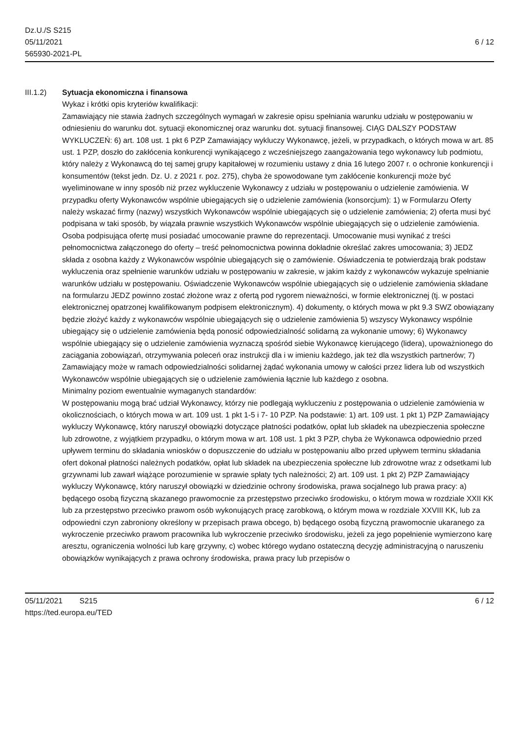Dz.U./S S215
05/11/2021
565930-2021-PL
6 / 12
III.1.2) Sytuacja ekonomiczna i finansowa
Wykaz i krótki opis kryteriów kwalifikacji:
Zamawiający nie stawia żadnych szczególnych wymagań w zakresie opisu spełniania warunku udziału w postępowaniu w odniesieniu do warunku dot. sytuacji ekonomicznej oraz warunku dot. sytuacji finansowej. CIĄG DALSZY PODSTAW WYKLUCZEŃ: 6) art. 108 ust. 1 pkt 6 PZP Zamawiający wykluczy Wykonawcę, jeżeli, w przypadkach, o których mowa w art. 85 ust. 1 PZP, doszło do zakłócenia konkurencji wynikającego z wcześniejszego zaangażowania tego wykonawcy lub podmiotu, który należy z Wykonawcą do tej samej grupy kapitałowej w rozumieniu ustawy z dnia 16 lutego 2007 r. o ochronie konkurencji i konsumentów (tekst jedn. Dz. U. z 2021 r. poz. 275), chyba że spowodowane tym zakłócenie konkurencji może być wyeliminowane w inny sposób niż przez wykluczenie Wykonawcy z udziału w postępowaniu o udzielenie zamówienia. W przypadku oferty Wykonawców wspólnie ubiegających się o udzielenie zamówienia (konsorcjum): 1) w Formularzu Oferty należy wskazać firmy (nazwy) wszystkich Wykonawców wspólnie ubiegających się o udzielenie zamówienia; 2) oferta musi być podpisana w taki sposób, by wiązała prawnie wszystkich Wykonawców wspólnie ubiegających się o udzielenie zamówienia. Osoba podpisująca ofertę musi posiadać umocowanie prawne do reprezentacji. Umocowanie musi wynikać z treści pełnomocnictwa załączonego do oferty – treść pełnomocnictwa powinna dokładnie określać zakres umocowania; 3) JEDZ składa z osobna każdy z Wykonawców wspólnie ubiegających się o zamówienie. Oświadczenia te potwierdzają brak podstaw wykluczenia oraz spełnienie warunków udziału w postępowaniu w zakresie, w jakim każdy z wykonawców wykazuje spełnianie warunków udziału w postępowaniu. Oświadczenie Wykonawców wspólnie ubiegających się o udzielenie zamówienia składane na formularzu JEDZ powinno zostać złożone wraz z ofertą pod rygorem nieważności, w formie elektronicznej (tj. w postaci elektronicznej opatrzonej kwalifikowanym podpisem elektronicznym). 4) dokumenty, o których mowa w pkt 9.3 SWZ obowiązany będzie złożyć każdy z wykonawców wspólnie ubiegających się o udzielenie zamówienia 5) wszyscy Wykonawcy wspólnie ubiegający się o udzielenie zamówienia będą ponosić odpowiedzialność solidarną za wykonanie umowy; 6) Wykonawcy wspólnie ubiegający się o udzielenie zamówienia wyznaczą spośród siebie Wykonawcę kierującego (lidera), upoważnionego do zaciągania zobowiązań, otrzymywania poleceń oraz instrukcji dla i w imieniu każdego, jak też dla wszystkich partnerów; 7) Zamawiający może w ramach odpowiedzialności solidarnej żądać wykonania umowy w całości przez lidera lub od wszystkich Wykonawców wspólnie ubiegających się o udzielenie zamówienia łącznie lub każdego z osobna.
Minimalny poziom ewentualnie wymaganych standardów:
W postępowaniu mogą brać udział Wykonawcy, którzy nie podlegają wykluczeniu z postępowania o udzielenie zamówienia w okolicznościach, o których mowa w art. 109 ust. 1 pkt 1-5 i 7- 10 PZP. Na podstawie: 1) art. 109 ust. 1 pkt 1) PZP Zamawiający wykluczy Wykonawcę, który naruszył obowiązki dotyczące płatności podatków, opłat lub składek na ubezpieczenia społeczne lub zdrowotne, z wyjątkiem przypadku, o którym mowa w art. 108 ust. 1 pkt 3 PZP, chyba że Wykonawca odpowiednio przed upływem terminu do składania wniosków o dopuszczenie do udziału w postępowaniu albo przed upływem terminu składania ofert dokonał płatności należnych podatków, opłat lub składek na ubezpieczenia społeczne lub zdrowotne wraz z odsetkami lub grzywnami lub zawarł wiążące porozumienie w sprawie spłaty tych należności; 2) art. 109 ust. 1 pkt 2) PZP Zamawiający wykluczy Wykonawcę, który naruszył obowiązki w dziedzinie ochrony środowiska, prawa socjalnego lub prawa pracy: a) będącego osobą fizyczną skazanego prawomocnie za przestępstwo przeciwko środowisku, o którym mowa w rozdziale XXII KK lub za przestępstwo przeciwko prawom osób wykonujących pracę zarobkową, o którym mowa w rozdziale XXVIII KK, lub za odpowiedni czyn zabroniony określony w przepisach prawa obcego, b) będącego osobą fizyczną prawomocnie ukaranego za wykroczenie przeciwko prawom pracownika lub wykroczenie przeciwko środowisku, jeżeli za jego popełnienie wymierzono karę aresztu, ograniczenia wolności lub karę grzywny, c) wobec którego wydano ostateczną decyzję administracyjną o naruszeniu obowiązków wynikających z prawa ochrony środowiska, prawa pracy lub przepisów o
05/11/2021 S215
https://ted.europa.eu/TED
6 / 12